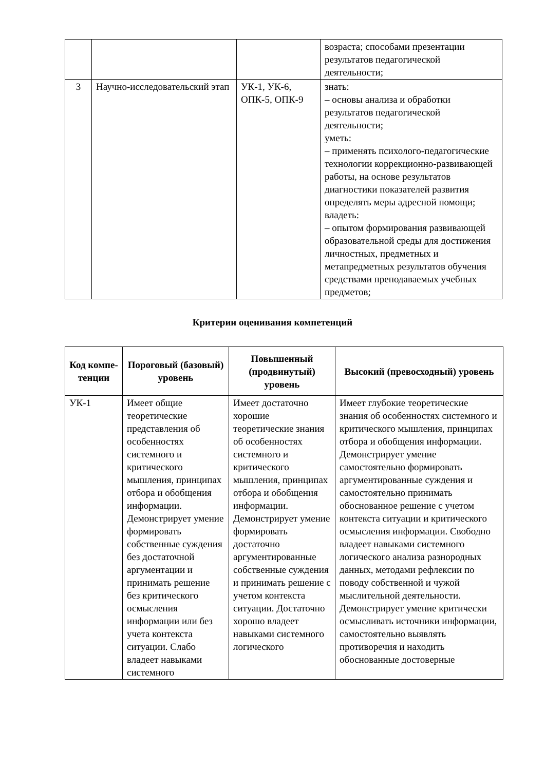| | | | возраста; способами презентации результатов педагогической деятельности; |
| 3 | Научно-исследовательский этап | УК-1, УК-6, ОПК-5, ОПК-9 | знать: – основы анализа и обработки результатов педагогической деятельности; уметь: – применять психолого-педагогические технологии коррекционно-развивающей работы, на основе результатов диагностики показателей развития определять меры адресной помощи; владеть: – опытом формирования развивающей образовательной среды для достижения личностных, предметных и метапредметных результатов обучения средствами преподаваемых учебных предметов; |
Критерии оценивания компетенций
| Код компе-тенции | Пороговый (базовый) уровень | Повышенный (продвинутый) уровень | Высокий (превосходный) уровень |
| --- | --- | --- | --- |
| УК-1 | Имеет общие теоретические представления об особенностях системного и критического мышления, принципах отбора и обобщения информации. Демонстрирует умение формировать собственные суждения без достаточной аргументации и принимать решение без критического осмысления информации или без учета контекста ситуации. Слабо владеет навыками системного | Имеет достаточно хорошие теоретические знания об особенностях системного и критического мышления, принципах отбора и обобщения информации. Демонстрирует умение формировать достаточно аргументированные собственные суждения и принимать решение с учетом контекста ситуации. Достаточно хорошо владеет навыками системного логического | Имеет глубокие теоретические знания об особенностях системного и критического мышления, принципах отбора и обобщения информации. Демонстрирует умение самостоятельно формировать аргументированные суждения и самостоятельно принимать обоснованное решение с учетом контекста ситуации и критического осмысления информации. Свободно владеет навыками системного логического анализа разнородных данных, методами рефлексии по поводу собственной и чужой мыслительной деятельности. Демонстрирует умение критически осмысливать источники информации, самостоятельно выявлять противоречия и находить обоснованные достоверные |